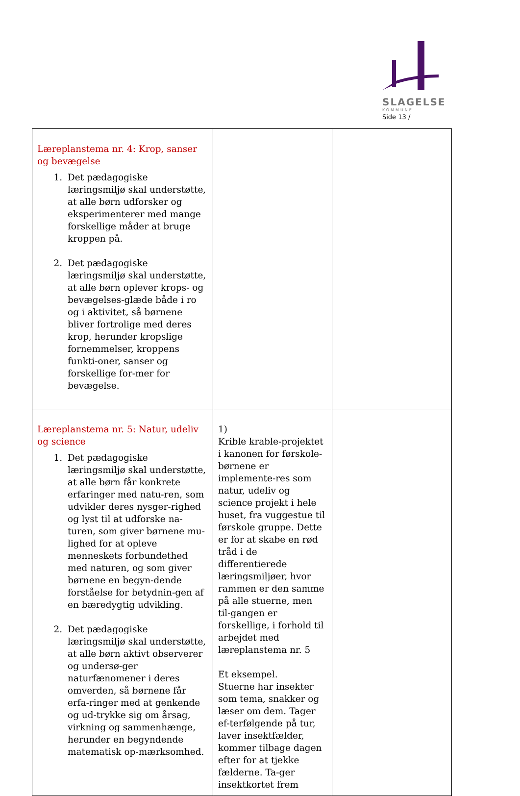SLAGELSE
KOMMUNE
Side 13 /
| Læreplanstema nr. 4: Krop, sanser og bevægelse 1. Det pædagogiske læringsmiljø skal understøtte, at alle børn udforsker og eksperimenterer med mange forskellige måder at bruge kroppen på. 2. Det pædagogiske læringsmiljø skal understøtte, at alle børn oplever krops- og bevægelses-glæde både i ro og i aktivitet, så børnene bliver fortrolige med deres krop, herunder kropslige fornemmelser, kroppens funkti-oner, sanser og forskellige for-mer for bevægelse. | | |
| Læreplanstema nr. 5: Natur, udeliv og science 1. Det pædagogiske læringsmiljø skal understøtte, at alle børn får konkrete erfaringer med natu-ren, som udvikler deres nysger-righed og lyst til at udforske na-turen, som giver børnene mu-lighed for at opleve menneskets forbundethed med naturen, og som giver børnene en begyn-dende forståelse for betydnin-gen af en bæredygtig udvikling. 2. Det pædagogiske læringsmiljø skal understøtte, at alle børn aktivt observerer og undersø-ger naturfænomener i deres omverden, så børnene får erfa-ringer med at genkende og ud-trykke sig om årsag, virkning og sammenhænge, herunder en begyndende matematisk op-mærksomhed. | 1) Krible krable-projektet i kanonen for førskole-børnene er implemente-res som natur, udeliv og science projekt i hele huset, fra vuggestue til førskole gruppe. Dette er for at skabe en rød tråd i de differentierede læringsmiljøer, hvor rammen er den samme på alle stuerne, men til-gangen er forskellige, i forhold til arbejdet med læreplanstema nr. 5 Et eksempel. Stuerne har insekter som tema, snakker og læser om dem. Tager ef-terfølgende på tur, laver insektfælder, kommer tilbage dagen efter for at tjekke fælderne. Ta-ger insektkortet frem | |